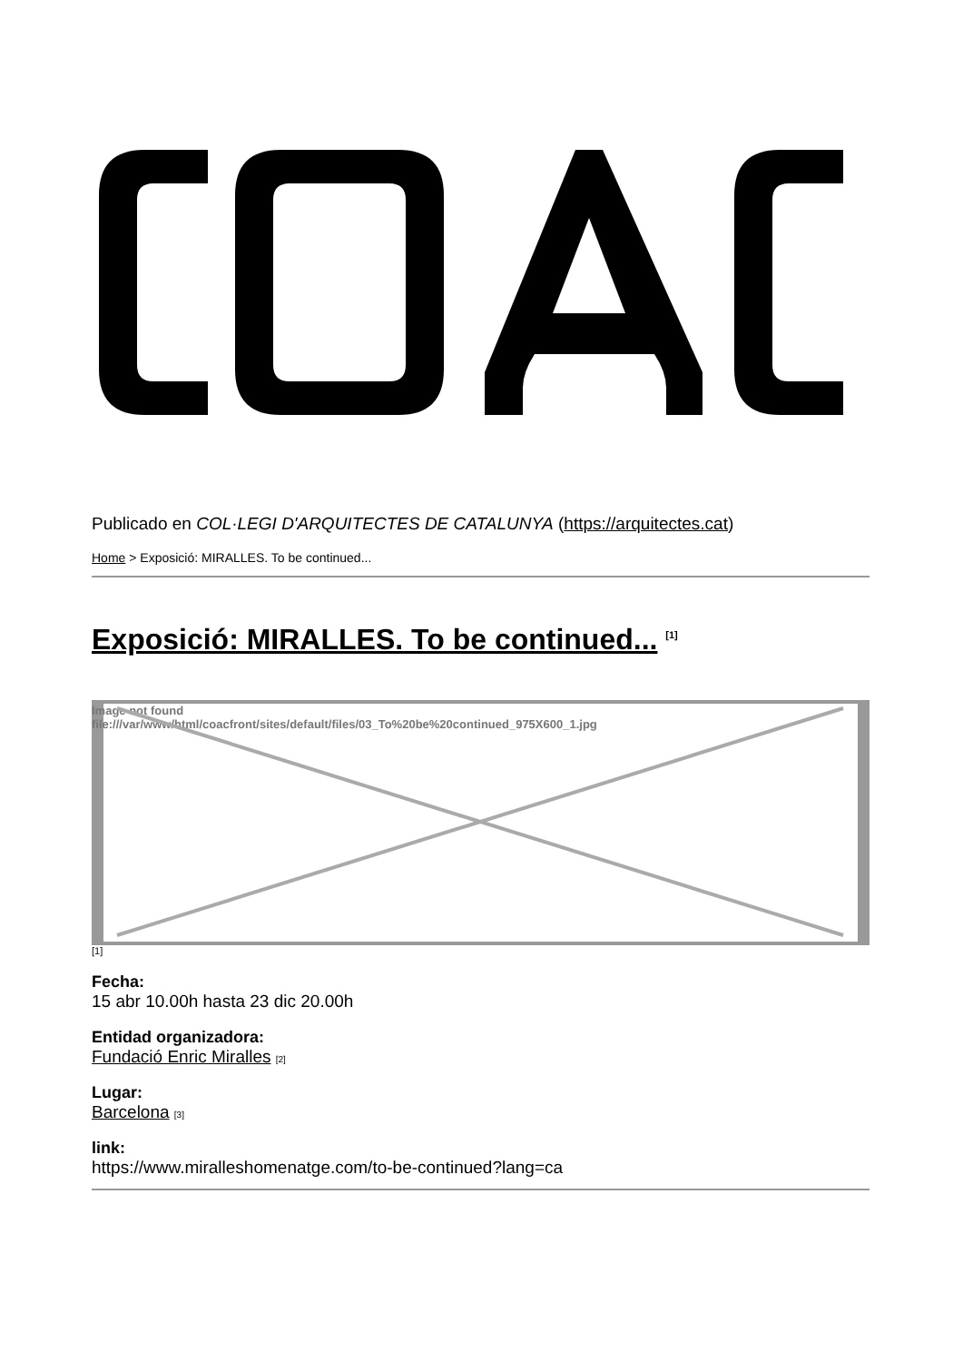Publicado en COL·LEGI D'ARQUITECTES DE CATALUNYA (https://arquitectes.cat)
Home > Exposició: MIRALLES. To be continued...
Exposició: MIRALLES. To be continued... <sup>[1]</sup>
Image not found
file:///var/www/html/coacfront/sites/default/files/03_To%20be%20continued_975X600_1.jpg
[1]
Fecha:
15 abr 10.00h hasta 23 dic 20.00h
Entidad organizadora:
Fundació Enric Miralles [2]
Lugar:
Barcelona [3]
link:
https://www.miralleshomenatge.com/to-be-continued?lang=ca